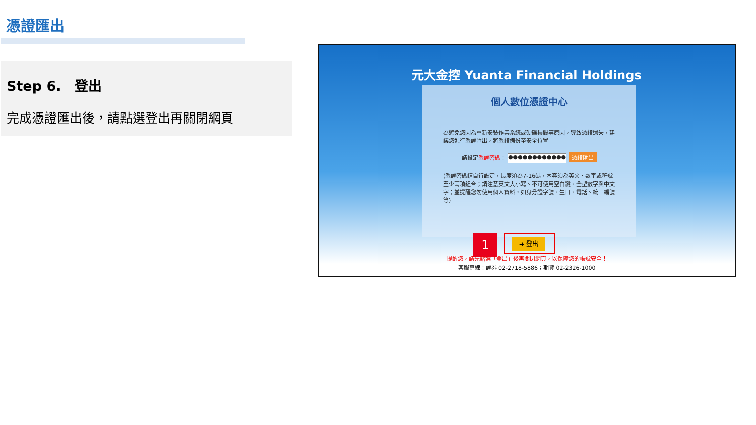憑證匯出
Step 6.　登出
完成憑證匯出後，請點選登出再關閉網頁
元大金控 Yuanta Financial Holdings
個人數位憑證中心
為避免您因為重新安裝作業系統或硬碟損毀等原因，導致憑證遺失，建議您進行憑證匯出，將憑證備份至安全位置
請設定憑證密碼： ●●●●●●●●●●●● 憑證匯出
(憑證密碼請自行設定，長度須為7-16碼，內容須為英文、數字或符號至少兩項組合；請注意英文大小寫、不可使用空白鍵、全型數字與中文字；並提醒您勿使用個人資料，如身分證字號、生日、電話、統一編號等)
1 ➔ 登出
提醒您，請先點選「登出」後再關閉網頁，以保障您的帳號安全！
客服專線：證券 02-2718-5886；期貨 02-2326-1000